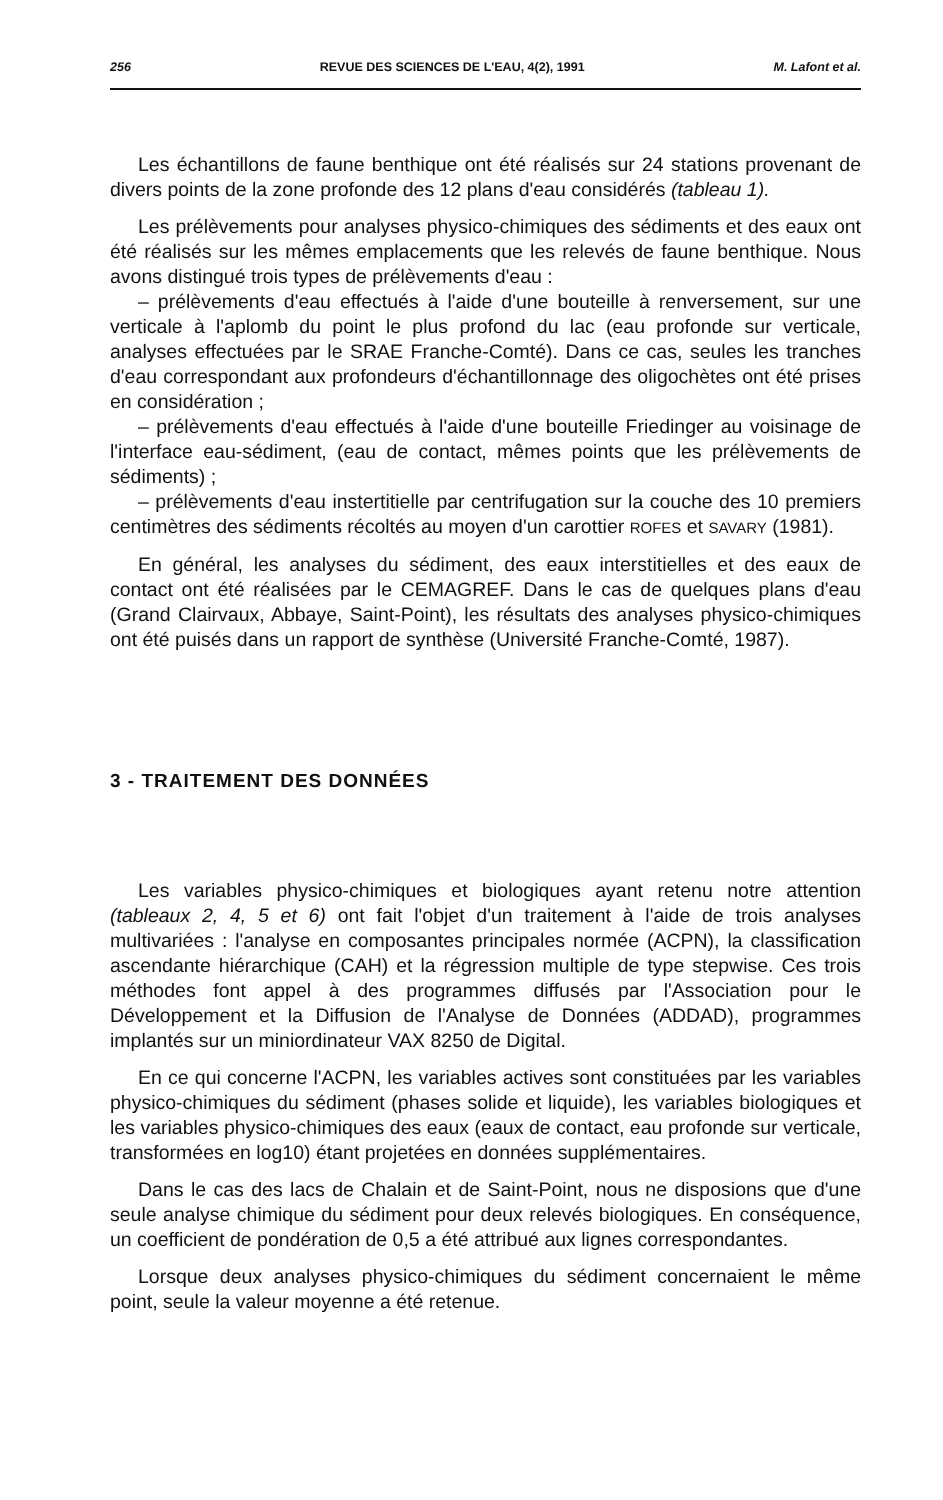256 REVUE DES SCIENCES DE L'EAU, 4(2), 1991 M. Lafont et al.
Les échantillons de faune benthique ont été réalisés sur 24 stations provenant de divers points de la zone profonde des 12 plans d'eau considérés (tableau 1).
Les prélèvements pour analyses physico-chimiques des sédiments et des eaux ont été réalisés sur les mêmes emplacements que les relevés de faune benthique. Nous avons distingué trois types de prélèvements d'eau :
– prélèvements d'eau effectués à l'aide d'une bouteille à renversement, sur une verticale à l'aplomb du point le plus profond du lac (eau profonde sur verticale, analyses effectuées par le SRAE Franche-Comté). Dans ce cas, seules les tranches d'eau correspondant aux profondeurs d'échantillonnage des oligochètes ont été prises en considération ;
– prélèvements d'eau effectués à l'aide d'une bouteille Friedinger au voisinage de l'interface eau-sédiment, (eau de contact, mêmes points que les prélèvements de sédiments) ;
– prélèvements d'eau instertitielle par centrifugation sur la couche des 10 premiers centimètres des sédiments récoltés au moyen d'un carottier ROFES et SAVARY (1981).
En général, les analyses du sédiment, des eaux interstitielles et des eaux de contact ont été réalisées par le CEMAGREF. Dans le cas de quelques plans d'eau (Grand Clairvaux, Abbaye, Saint-Point), les résultats des analyses physico-chimiques ont été puisés dans un rapport de synthèse (Université Franche-Comté, 1987).
3 - TRAITEMENT DES DONNÉES
Les variables physico-chimiques et biologiques ayant retenu notre attention (tableaux 2, 4, 5 et 6) ont fait l'objet d'un traitement à l'aide de trois analyses multivariées : l'analyse en composantes principales normée (ACPN), la classification ascendante hiérarchique (CAH) et la régression multiple de type stepwise. Ces trois méthodes font appel à des programmes diffusés par l'Association pour le Développement et la Diffusion de l'Analyse de Données (ADDAD), programmes implantés sur un miniordinateur VAX 8250 de Digital.
En ce qui concerne l'ACPN, les variables actives sont constituées par les variables physico-chimiques du sédiment (phases solide et liquide), les variables biologiques et les variables physico-chimiques des eaux (eaux de contact, eau profonde sur verticale, transformées en log10) étant projetées en données supplémentaires.
Dans le cas des lacs de Chalain et de Saint-Point, nous ne disposions que d'une seule analyse chimique du sédiment pour deux relevés biologiques. En conséquence, un coefficient de pondération de 0,5 a été attribué aux lignes correspondantes.
Lorsque deux analyses physico-chimiques du sédiment concernaient le même point, seule la valeur moyenne a été retenue.